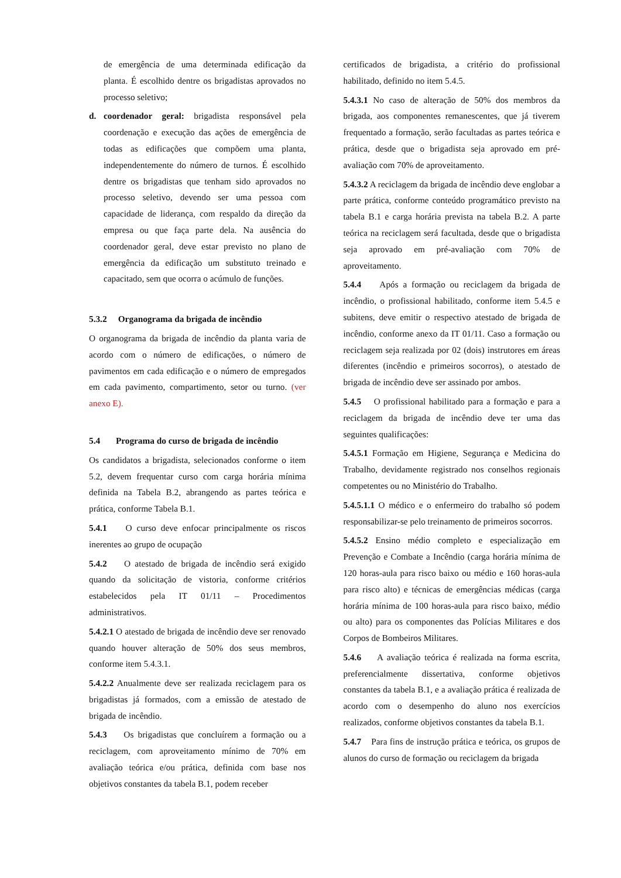de emergência de uma determinada edificação da planta. É escolhido dentre os brigadistas aprovados no processo seletivo;
d. coordenador geral: brigadista responsável pela coordenação e execução das ações de emergência de todas as edificações que compõem uma planta, independentemente do número de turnos. É escolhido dentre os brigadistas que tenham sido aprovados no processo seletivo, devendo ser uma pessoa com capacidade de liderança, com respaldo da direção da empresa ou que faça parte dela. Na ausência do coordenador geral, deve estar previsto no plano de emergência da edificação um substituto treinado e capacitado, sem que ocorra o acúmulo de funções.
5.3.2 Organograma da brigada de incêndio
O organograma da brigada de incêndio da planta varia de acordo com o número de edificações, o número de pavimentos em cada edificação e o número de empregados em cada pavimento, compartimento, setor ou turno. (ver anexo E).
5.4 Programa do curso de brigada de incêndio
Os candidatos a brigadista, selecionados conforme o item 5.2, devem frequentar curso com carga horária mínima definida na Tabela B.2, abrangendo as partes teórica e prática, conforme Tabela B.1.
5.4.1 O curso deve enfocar principalmente os riscos inerentes ao grupo de ocupação
5.4.2 O atestado de brigada de incêndio será exigido quando da solicitação de vistoria, conforme critérios estabelecidos pela IT 01/11 – Procedimentos administrativos.
5.4.2.1 O atestado de brigada de incêndio deve ser renovado quando houver alteração de 50% dos seus membros, conforme item 5.4.3.1.
5.4.2.2 Anualmente deve ser realizada reciclagem para os brigadistas já formados, com a emissão de atestado de brigada de incêndio.
5.4.3 Os brigadistas que concluírem a formação ou a reciclagem, com aproveitamento mínimo de 70% em avaliação teórica e/ou prática, definida com base nos objetivos constantes da tabela B.1, podem receber
certificados de brigadista, a critério do profissional habilitado, definido no item 5.4.5.
5.4.3.1 No caso de alteração de 50% dos membros da brigada, aos componentes remanescentes, que já tiverem frequentado a formação, serão facultadas as partes teórica e prática, desde que o brigadista seja aprovado em pré-avaliação com 70% de aproveitamento.
5.4.3.2 A reciclagem da brigada de incêndio deve englobar a parte prática, conforme conteúdo programático previsto na tabela B.1 e carga horária prevista na tabela B.2. A parte teórica na reciclagem será facultada, desde que o brigadista seja aprovado em pré-avaliação com 70% de aproveitamento.
5.4.4 Após a formação ou reciclagem da brigada de incêndio, o profissional habilitado, conforme item 5.4.5 e subitens, deve emitir o respectivo atestado de brigada de incêndio, conforme anexo da IT 01/11. Caso a formação ou reciclagem seja realizada por 02 (dois) instrutores em áreas diferentes (incêndio e primeiros socorros), o atestado de brigada de incêndio deve ser assinado por ambos.
5.4.5 O profissional habilitado para a formação e para a reciclagem da brigada de incêndio deve ter uma das seguintes qualificações:
5.4.5.1 Formação em Higiene, Segurança e Medicina do Trabalho, devidamente registrado nos conselhos regionais competentes ou no Ministério do Trabalho.
5.4.5.1.1 O médico e o enfermeiro do trabalho só podem responsabilizar-se pelo treinamento de primeiros socorros.
5.4.5.2 Ensino médio completo e especialização em Prevenção e Combate a Incêndio (carga horária mínima de 120 horas-aula para risco baixo ou médio e 160 horas-aula para risco alto) e técnicas de emergências médicas (carga horária mínima de 100 horas-aula para risco baixo, médio ou alto) para os componentes das Polícias Militares e dos Corpos de Bombeiros Militares.
5.4.6 A avaliação teórica é realizada na forma escrita, preferencialmente dissertativa, conforme objetivos constantes da tabela B.1, e a avaliação prática é realizada de acordo com o desempenho do aluno nos exercícios realizados, conforme objetivos constantes da tabela B.1.
5.4.7 Para fins de instrução prática e teórica, os grupos de alunos do curso de formação ou reciclagem da brigada